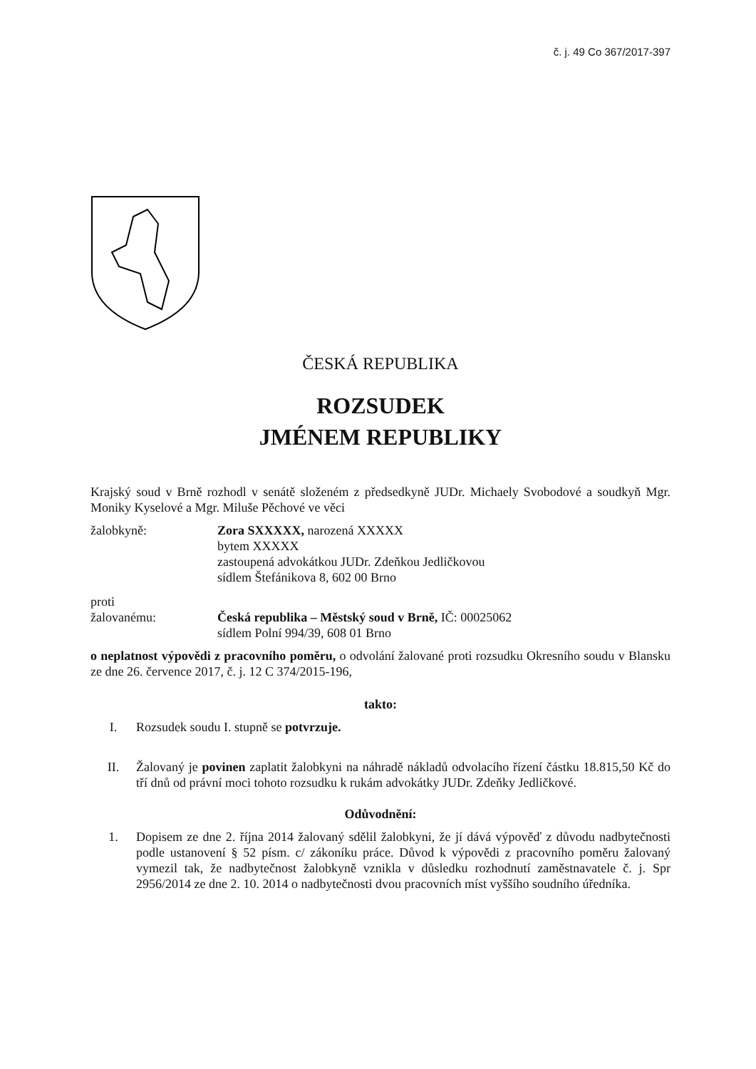č. j. 49 Co 367/2017-397
ČESKÁ REPUBLIKA
ROZSUDEK
JMÉNEM REPUBLIKY
Krajský soud v Brně rozhodl v senátě složeném z předsedkyně JUDr. Michaely Svobodové a soudkyň Mgr. Moniky Kyselové a Mgr. Miluše Pěchové ve věci
žalobkyně: Zora SXXXXX, narozená XXXXX
bytem XXXXX
zastoupená advokátkou JUDr. Zdeňkou Jedličkovou
sídlem Štefánikova 8, 602 00 Brno
proti
žalovanému: Česká republika – Městský soud v Brně, IČ: 00025062
sídlem Polní 994/39, 608 01 Brno
o neplatnost výpovědi z pracovního poměru, o odvolání žalované proti rozsudku Okresního soudu v Blansku ze dne 26. července 2017, č. j. 12 C 374/2015-196,
takto:
I. Rozsudek soudu I. stupně se potvrzuje.
II. Žalovaný je povinen zaplatit žalobkyni na náhradě nákladů odvolacího řízení částku 18.815,50 Kč do tří dnů od právní moci tohoto rozsudku k rukám advokátky JUDr. Zdeňky Jedličkové.
Odůvodnění:
1. Dopisem ze dne 2. října 2014 žalovaný sdělil žalobkyni, že jí dává výpověď z důvodu nadbytečnosti podle ustanovení § 52 písm. c/ zákoníku práce. Důvod k výpovědi z pracovního poměru žalovaný vymezil tak, že nadbytečnost žalobkyně vznikla v důsledku rozhodnutí zaměstnavatele č. j. Spr 2956/2014 ze dne 2. 10. 2014 o nadbytečnosti dvou pracovních míst vyššího soudního úředníka.